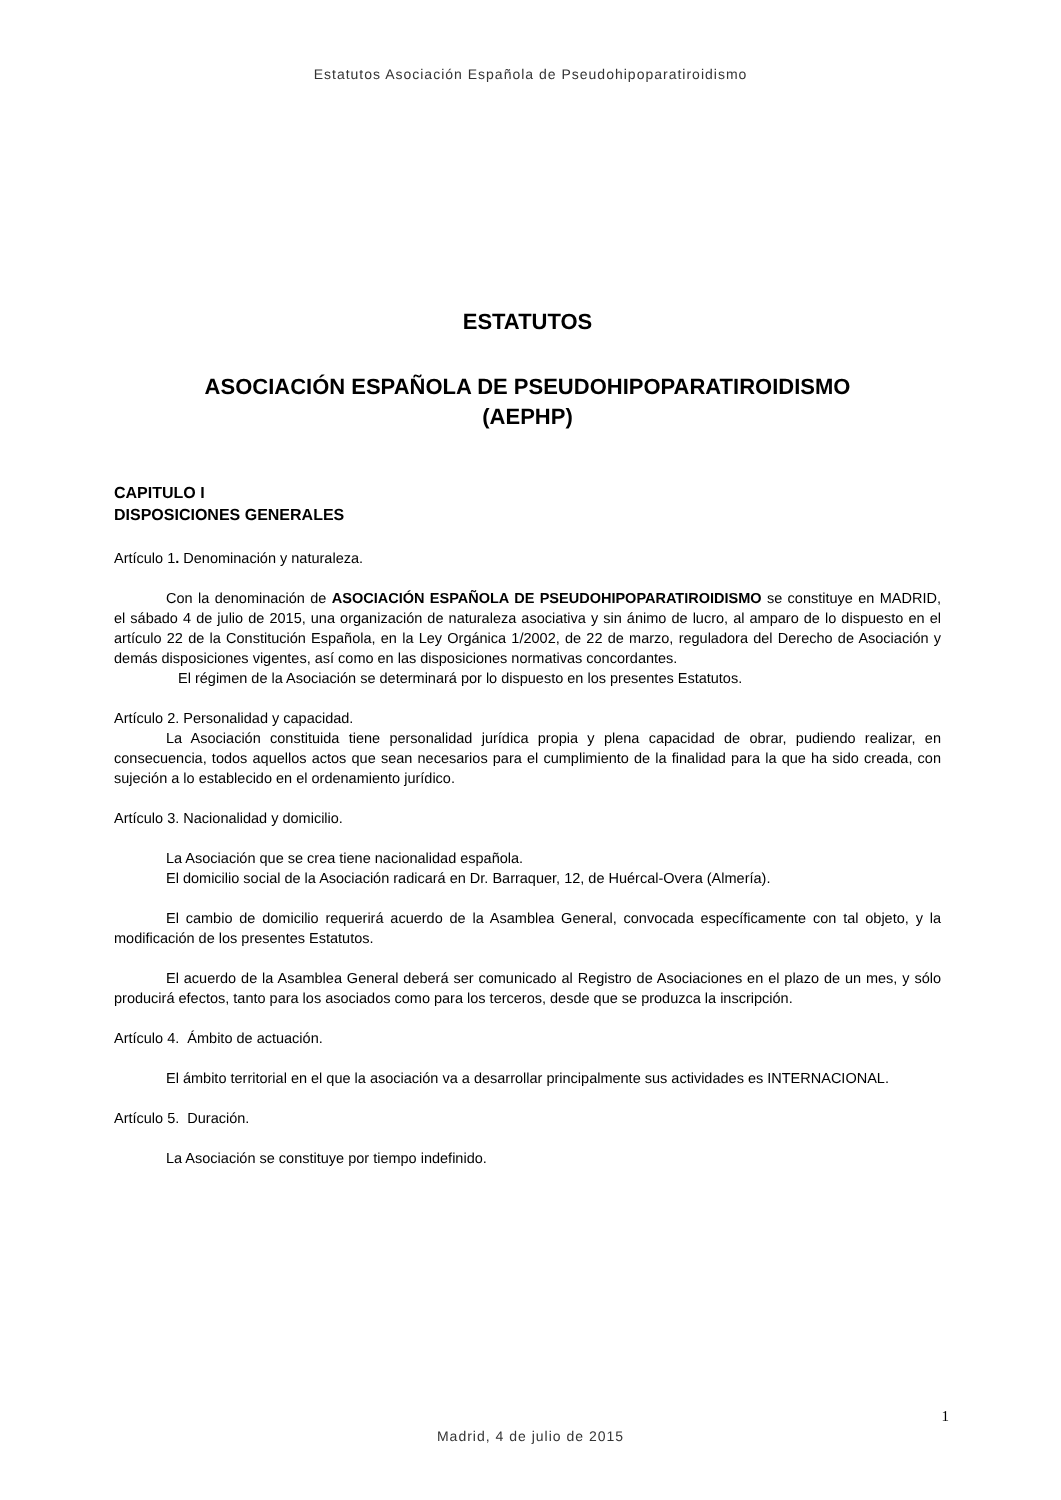Estatutos Asociación Española de Pseudohipoparatiroidismo
ESTATUTOS
ASOCIACIÓN ESPAÑOLA DE PSEUDOHIPOPARATIROIDISMO
(AEPHP)
CAPITULO I
DISPOSICIONES GENERALES
Artículo 1. Denominación y naturaleza.
Con la denominación de ASOCIACIÓN ESPAÑOLA DE PSEUDOHIPOPARATIROIDISMO se constituye en MADRID, el sábado 4 de julio de 2015, una organización de naturaleza asociativa y sin ánimo de lucro, al amparo de lo dispuesto en el artículo 22 de la Constitución Española, en la Ley Orgánica 1/2002, de 22 de marzo, reguladora del Derecho de Asociación y demás disposiciones vigentes, así como en las disposiciones normativas concordantes.
El régimen de la Asociación se determinará por lo dispuesto en los presentes Estatutos.
Artículo 2. Personalidad y capacidad.
La Asociación constituida tiene personalidad jurídica propia y plena capacidad de obrar, pudiendo realizar, en consecuencia, todos aquellos actos que sean necesarios para el cumplimiento de la finalidad para la que ha sido creada, con sujeción a lo establecido en el ordenamiento jurídico.
Artículo 3. Nacionalidad y domicilio.
La Asociación que se crea tiene nacionalidad española.
El domicilio social de la Asociación radicará en Dr. Barraquer, 12, de Huércal-Overa (Almería).
El cambio de domicilio requerirá acuerdo de la Asamblea General, convocada específicamente con tal objeto, y la modificación de los presentes Estatutos.
El acuerdo de la Asamblea General deberá ser comunicado al Registro de Asociaciones en el plazo de un mes, y sólo producirá efectos, tanto para los asociados como para los terceros, desde que se produzca la inscripción.
Artículo 4. Ámbito de actuación.
El ámbito territorial en el que la asociación va a desarrollar principalmente sus actividades es INTERNACIONAL.
Artículo 5. Duración.
La Asociación se constituye por tiempo indefinido.
1
Madrid, 4 de julio de 2015